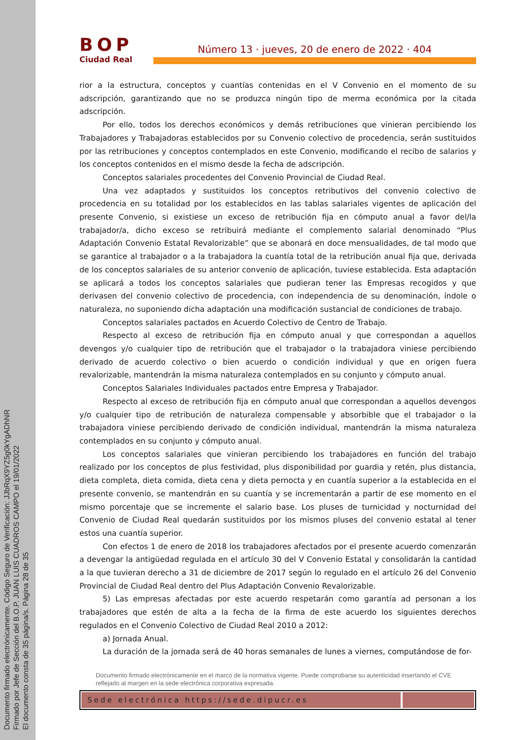Documento firmado electrónicamente. Código Seguro de Verificación: JJbRqX9YZ5g0kYgADhNR
Firmado por Jefe de Sección del B.O.P. JUAN LUIS CUADROS CAMPO el 19/01/2022
El documento consta de 35 página/s. Página 28 de 35
BOP
Ciudad Real
Número 13 · jueves, 20 de enero de 2022 · 404
rior a la estructura, conceptos y cuantías contenidas en el V Convenio en el momento de su adscripción, garantizando que no se produzca ningún tipo de merma económica por la citada adscripción.
Por ello, todos los derechos económicos y demás retribuciones que vinieran percibiendo los Trabajadores y Trabajadoras establecidos por su Convenio colectivo de procedencia, serán sustituidos por las retribuciones y conceptos contemplados en este Convenio, modificando el recibo de salarios y los conceptos contenidos en el mismo desde la fecha de adscripción.
Conceptos salariales procedentes del Convenio Provincial de Ciudad Real.
Una vez adaptados y sustituidos los conceptos retributivos del convenio colectivo de procedencia en su totalidad por los establecidos en las tablas salariales vigentes de aplicación del presente Convenio, si existiese un exceso de retribución fija en cómputo anual a favor del/la trabajador/a, dicho exceso se retribuirá mediante el complemento salarial denominado “Plus Adaptación Convenio Estatal Revalorizable” que se abonará en doce mensualidades, de tal modo que se garantice al trabajador o a la trabajadora la cuantía total de la retribución anual fija que, derivada de los conceptos salariales de su anterior convenio de aplicación, tuviese establecida. Esta adaptación se aplicará a todos los conceptos salariales que pudieran tener las Empresas recogidos y que derivasen del convenio colectivo de procedencia, con independencia de su denominación, índole o naturaleza, no suponiendo dicha adaptación una modificación sustancial de condiciones de trabajo.
Conceptos salariales pactados en Acuerdo Colectivo de Centro de Trabajo.
Respecto al exceso de retribución fija en cómputo anual y que correspondan a aquellos devengos y/o cualquier tipo de retribución que el trabajador o la trabajadora viniese percibiendo derivado de acuerdo colectivo o bien acuerdo o condición individual y que en origen fuera revalorizable, mantendrán la misma naturaleza contemplados en su conjunto y cómputo anual.
Conceptos Salariales Individuales pactados entre Empresa y Trabajador.
Respecto al exceso de retribución fija en cómputo anual que correspondan a aquellos devengos y/o cualquier tipo de retribución de naturaleza compensable y absorbible que el trabajador o la trabajadora viniese percibiendo derivado de condición individual, mantendrán la misma naturaleza contemplados en su conjunto y cómputo anual.
Los conceptos salariales que vinieran percibiendo los trabajadores en función del trabajo realizado por los conceptos de plus festividad, plus disponibilidad por guardia y retén, plus distancia, dieta completa, dieta comida, dieta cena y dieta pernocta y en cuantía superior a la establecida en el presente convenio, se mantendrán en su cuantía y se incrementarán a partir de ese momento en el mismo porcentaje que se incremente el salario base. Los pluses de turnicidad y nocturnidad del Convenio de Ciudad Real quedarán sustituidos por los mismos pluses del convenio estatal al tener estos una cuantía superior.
Con efectos 1 de enero de 2018 los trabajadores afectados por el presente acuerdo comenzarán a devengar la antigüedad regulada en el artículo 30 del V Convenio Estatal y consolidarán la cantidad a la que tuvieran derecho a 31 de diciembre de 2017 según lo regulado en el artículo 26 del Convenio Provincial de Ciudad Real dentro del Plus Adaptación Convenio Revalorizable.
5) Las empresas afectadas por este acuerdo respetarán como garantía ad personan a los trabajadores que estén de alta a la fecha de la firma de este acuerdo los siguientes derechos regulados en el Convenio Colectivo de Ciudad Real 2010 a 2012:
a) Jornada Anual.
La duración de la jornada será de 40 horas semanales de lunes a viernes, computándose de for-
Documento firmado electrónicamente en el marco de la normativa vigente. Puede comprobarse su autenticidad insertando el CVE reflejado al margen en la sede electrónica corporativa expresada.
Sede electrónica https://sede.dipucr.es